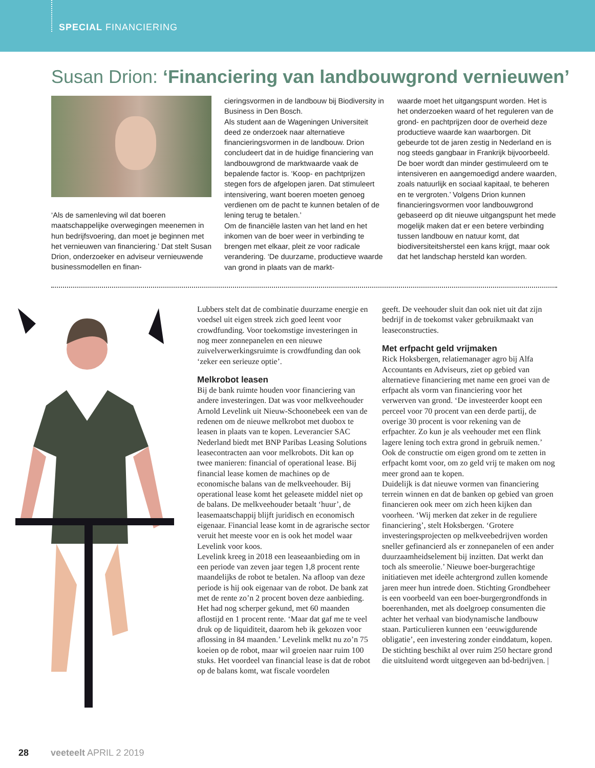SPECIAL FINANCIERING
Susan Drion: ‘Financiering van landbouwgrond vernieuwen’
‘Als de samenleving wil dat boeren maatschappelijke overwegingen meenemen in hun bedrijfsvoering, dan moet je beginnen met het vernieuwen van financiering.’ Dat stelt Susan Drion, onderzoeker en adviseur vernieuwende businessmodellen en finan-
cieringsvormen in de landbouw bij Biodiversity in Business in Den Bosch.
Als student aan de Wageningen Universiteit deed ze onderzoek naar alternatieve financieringsvormen in de landbouw. Drion concludeert dat in de huidige financiering van landbouwgrond de marktwaarde vaak de bepalende factor is. ‘Koop- en pachtprijzen stegen fors de afgelopen jaren. Dat stimuleert intensivering, want boeren moeten genoeg verdienen om de pacht te kunnen betalen of de lening terug te betalen.’
Om de financiële lasten van het land en het inkomen van de boer weer in verbinding te brengen met elkaar, pleit ze voor radicale verandering. ‘De duurzame, productieve waarde van grond in plaats van de markt-
waarde moet het uitgangspunt worden. Het is het onderzoeken waard of het reguleren van de grond- en pachtprijzen door de overheid deze productieve waarde kan waarborgen. Dit gebeurde tot de jaren zestig in Nederland en is nog steeds gangbaar in Frankrijk bijvoorbeeld. De boer wordt dan minder gestimuleerd om te intensiveren en aangemoedigd andere waarden, zoals natuurlijk en sociaal kapitaal, te beheren en te vergroten.’ Volgens Drion kunnen financieringsvormen voor landbouwgrond gebaseerd op dit nieuwe uitgangspunt het mede mogelijk maken dat er een betere verbinding tussen landbouw en natuur komt, dat biodiversiteitsherstel een kans krijgt, maar ook dat het landschap hersteld kan worden.
Lubbers stelt dat de combinatie duurzame energie en voedsel uit eigen streek zich goed leent voor crowdfunding. Voor toekomstige investeringen in nog meer zonnepanelen en een nieuwe zuivelverwerkingsruimte is crowdfunding dan ook ‘zeker een serieuze optie’.
Melkrobot leasen
Bij de bank ruimte houden voor financiering van andere investeringen. Dat was voor melkveehouder Arnold Levelink uit Nieuw-Schoonebeek een van de redenen om de nieuwe melkrobot met duobox te leasen in plaats van te kopen. Leverancier SAC Nederland biedt met BNP Paribas Leasing Solutions leasecontracten aan voor melkrobots. Dit kan op twee manieren: financial of operational lease. Bij financial lease komen de machines op de economische balans van de melkveehouder. Bij operational lease komt het geleasete middel niet op de balans. De melkveehouder betaalt ‘huur’, de leasemaatschappij blijft juridisch en economisch eigenaar. Financial lease komt in de agrarische sector veruit het meeste voor en is ook het model waar Levelink voor koos.
Levelink kreeg in 2018 een leaseaanbieding om in een periode van zeven jaar tegen 1,8 procent rente maandelijks de robot te betalen. Na afloop van deze periode is hij ook eigenaar van de robot. De bank zat met de rente zo’n 2 procent boven deze aanbieding. Het had nog scherper gekund, met 60 maanden aflostijd en 1 procent rente. ‘Maar dat gaf me te veel druk op de liquiditeit, daarom heb ik gekozen voor aflossing in 84 maanden.’ Levelink melkt nu zo’n 75 koeien op de robot, maar wil groeien naar ruim 100 stuks. Het voordeel van financial lease is dat de robot op de balans komt, wat fiscale voordelen
geeft. De veehouder sluit dan ook niet uit dat zijn bedrijf in de toekomst vaker gebruikmaakt van leaseconstructies.
Met erfpacht geld vrijmaken
Rick Hoksbergen, relatiemanager agro bij Alfa Accountants en Adviseurs, ziet op gebied van alternatieve financiering met name een groei van de erfpacht als vorm van financiering voor het verwerven van grond. ‘De investeerder koopt een perceel voor 70 procent van een derde partij, de overige 30 procent is voor rekening van de erfpachter. Zo kun je als veehouder met een flink lagere lening toch extra grond in gebruik nemen.’ Ook de constructie om eigen grond om te zetten in erfpacht komt voor, om zo geld vrij te maken om nog meer grond aan te kopen.
Duidelijk is dat nieuwe vormen van financiering terrein winnen en dat de banken op gebied van groen financieren ook meer om zich heen kijken dan voorheen. ‘Wij merken dat zeker in de reguliere financiering’, stelt Hoksbergen. ‘Grotere investeringsprojecten op melkveebedrijven worden sneller gefinancierd als er zonnepanelen of een ander duurzaamheidselement bij inzitten. Dat werkt dan toch als smeerolie.’ Nieuwe boer-burgerachtige initiatieven met ideële achtergrond zullen komende jaren meer hun intrede doen. Stichting Grondbeheer is een voorbeeld van een boer-burgergrondfonds in boerenhanden, met als doelgroep consumenten die achter het verhaal van biodynamische landbouw staan. Particulieren kunnen een ‘eeuwigdurende obligatie’, een investering zonder einddatum, kopen. De stichting beschikt al over ruim 250 hectare grond die uitsluitend wordt uitgegeven aan bd-bedrijven. |
28 veeteelt APRIL 2 2019